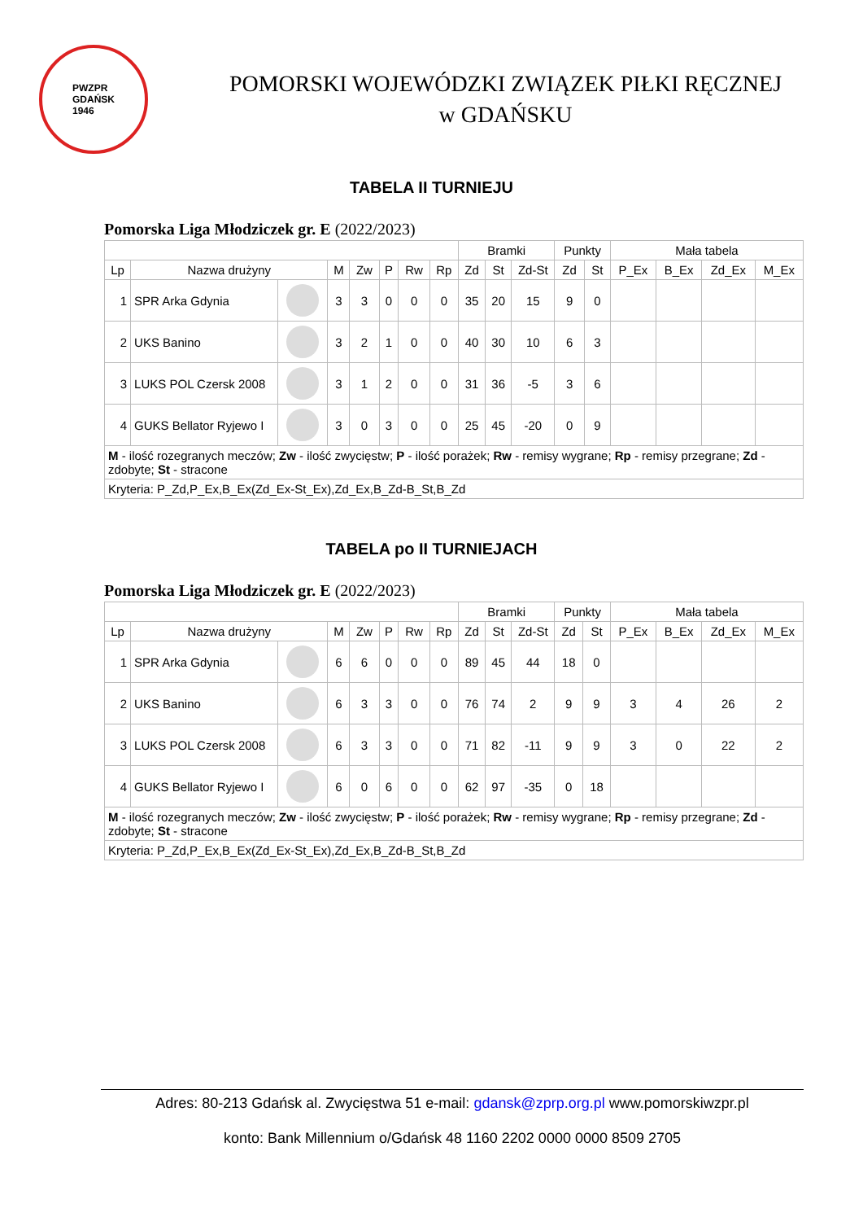PWZPR
GDAŃSK
1946
POMORSKI WOJEWÓDZKI ZWIĄZEK PIŁKI RĘCZNEJ
w GDAŃSKU
TABELA II TURNIEJU
Pomorska Liga Młodziczek gr. E (2022/2023)
| | | | | | | | | Bramki | | | Punkty | | Mała tabela | | | |
| --- | --- | --- | --- | --- | --- | --- | --- | --- | --- | --- | --- | --- | --- | --- | --- | --- |
| Lp | Nazwa drużyny | | M | Zw | P | Rw | Rp | Zd | St | Zd-St | Zd | St | P_Ex | B_Ex | Zd_Ex | M_Ex |
| 1 | SPR Arka Gdynia | | 3 | 3 | 0 | 0 | 0 | 35 | 20 | 15 | 9 | 0 | | | | |
| 2 | UKS Banino | | 3 | 2 | 1 | 0 | 0 | 40 | 30 | 10 | 6 | 3 | | | | |
| 3 | LUKS POL Czersk 2008 | | 3 | 1 | 2 | 0 | 0 | 31 | 36 | -5 | 3 | 6 | | | | |
| 4 | GUKS Bellator Ryjewo I | | 3 | 0 | 3 | 0 | 0 | 25 | 45 | -20 | 0 | 9 | | | | |
| M - ilość rozegranych meczów; Zw - ilość zwycięstw; P - ilość porażek; Rw - remisy wygrane; Rp - remisy przegrane; Zd - zdobyte; St - stracone | | | | | | | | | | | | | | | | |
| Kryteria: P_Zd,P_Ex,B_Ex(Zd_Ex-St_Ex),Zd_Ex,B_Zd-B_St,B_Zd | | | | | | | | | | | | | | | | |
TABELA po II TURNIEJACH
Pomorska Liga Młodziczek gr. E (2022/2023)
| | | | | | | | | Bramki | | | Punkty | | Mała tabela | | | |
| --- | --- | --- | --- | --- | --- | --- | --- | --- | --- | --- | --- | --- | --- | --- | --- | --- |
| Lp | Nazwa drużyny | | M | Zw | P | Rw | Rp | Zd | St | Zd-St | Zd | St | P_Ex | B_Ex | Zd_Ex | M_Ex |
| 1 | SPR Arka Gdynia | | 6 | 6 | 0 | 0 | 0 | 89 | 45 | 44 | 18 | 0 | | | | |
| 2 | UKS Banino | | 6 | 3 | 3 | 0 | 0 | 76 | 74 | 2 | 9 | 9 | 3 | 4 | 26 | 2 |
| 3 | LUKS POL Czersk 2008 | | 6 | 3 | 3 | 0 | 0 | 71 | 82 | -11 | 9 | 9 | 3 | 0 | 22 | 2 |
| 4 | GUKS Bellator Ryjewo I | | 6 | 0 | 6 | 0 | 0 | 62 | 97 | -35 | 0 | 18 | | | | |
| M - ilość rozegranych meczów; Zw - ilość zwycięstw; P - ilość porażek; Rw - remisy wygrane; Rp - remisy przegrane; Zd - zdobyte; St - stracone | | | | | | | | | | | | | | | | |
| Kryteria: P_Zd,P_Ex,B_Ex(Zd_Ex-St_Ex),Zd_Ex,B_Zd-B_St,B_Zd | | | | | | | | | | | | | | | | |
Adres: 80-213 Gdańsk al. Zwycięstwa 51 e-mail: gdansk@zprp.org.pl www.pomorskiwzpr.pl
konto: Bank Millennium o/Gdańsk 48 1160 2202 0000 0000 8509 2705